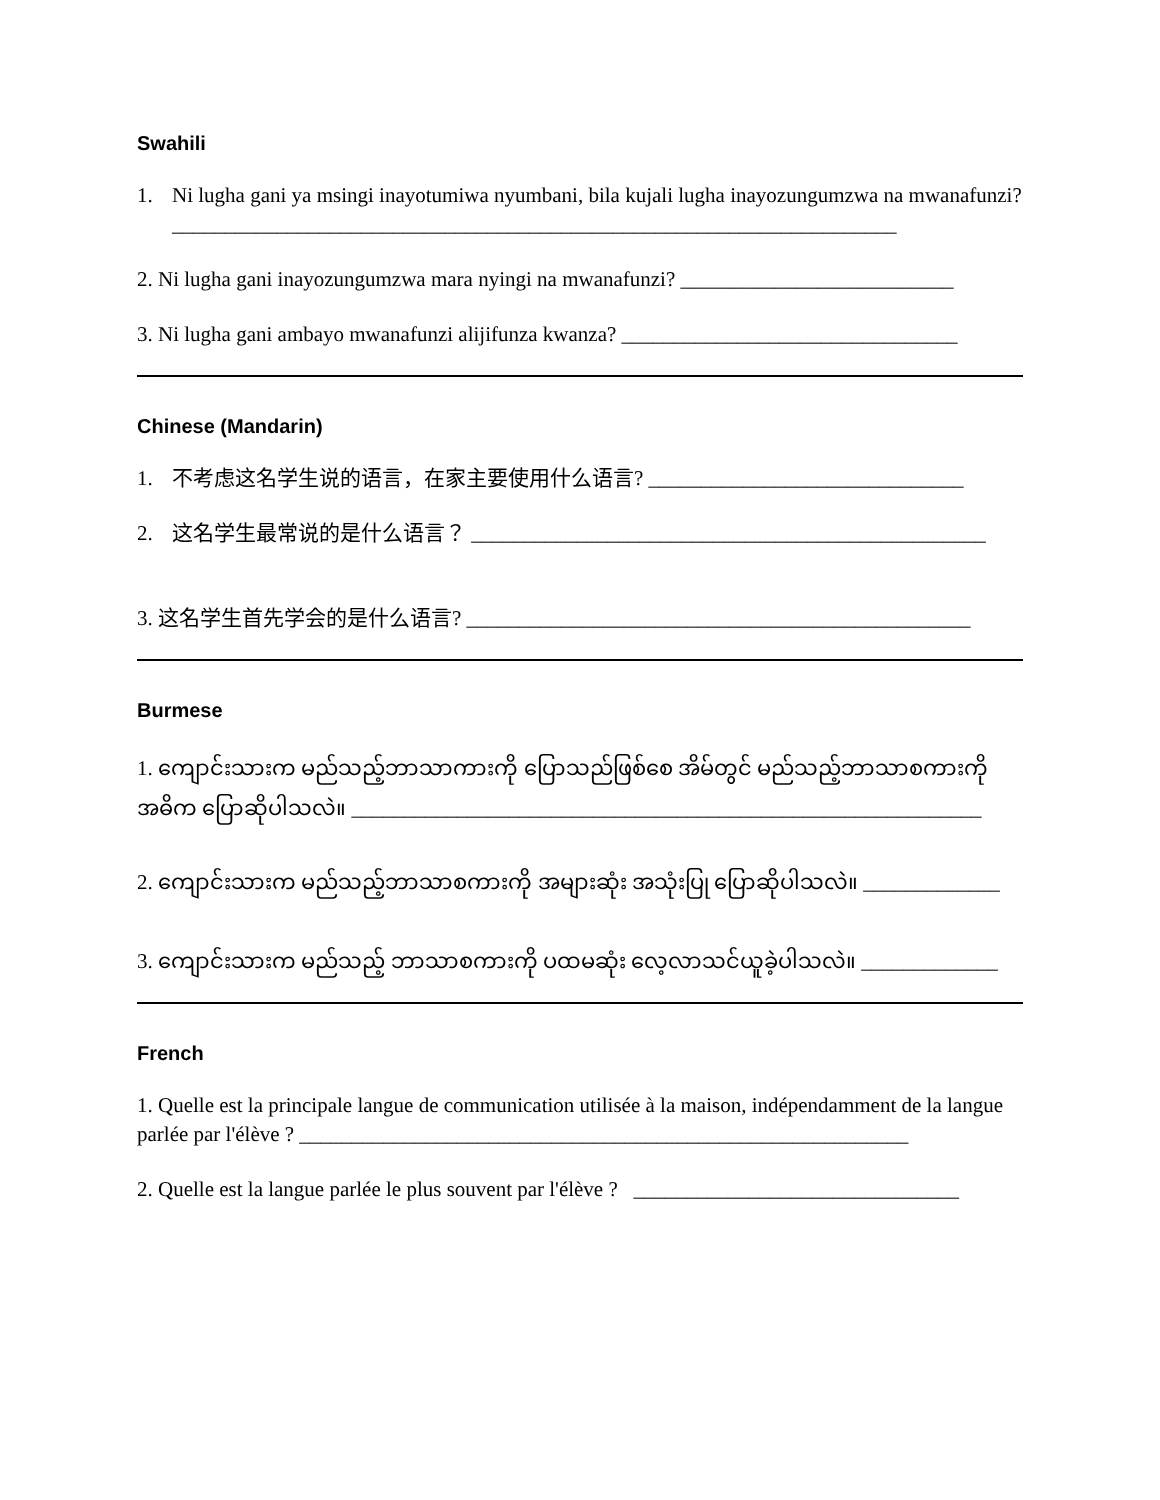Swahili
1. Ni lugha gani ya msingi inayotumiwa nyumbani, bila kujali lugha inayozungumzwa na mwanafunzi?
_____________________________________________________________________
2. Ni lugha gani inayozungumzwa mara nyingi na mwanafunzi? __________________________
3. Ni lugha gani ambayo mwanafunzi alijifunza kwanza? ________________________________
Chinese (Mandarin)
1. 不考虑这名学生说的语言，在家主要使用什么语言? ______________________________
2. 这名学生最常说的是什么语言？ _________________________________________________
3. 这名学生首先学会的是什么语言? ________________________________________________
Burmese
1. ကျောင်းသားက မည်သည့်ဘာသာကားကို ပြောသည်ဖြစ်စေ အိမ်တွင် မည်သည့်ဘာသာစကားကို အဓိက ပြောဆိုပါသလဲ။ ____________________________________________________________
2. ကျောင်းသားက မည်သည့်ဘာသာစကားကို အများဆုံး အသုံးပြု ပြောဆိုပါသလဲ။ _____________
3. ကျောင်းသားက မည်သည့် ဘာသာစကားကို ပထမဆုံး လေ့လာသင်ယူခဲ့ပါသလဲ။ _____________
French
1. Quelle est la principale langue de communication utilisée à la maison, indépendamment de la langue parlée par l'élève ? __________________________________________________________
2. Quelle est la langue parlée le plus souvent par l'élève ? _______________________________